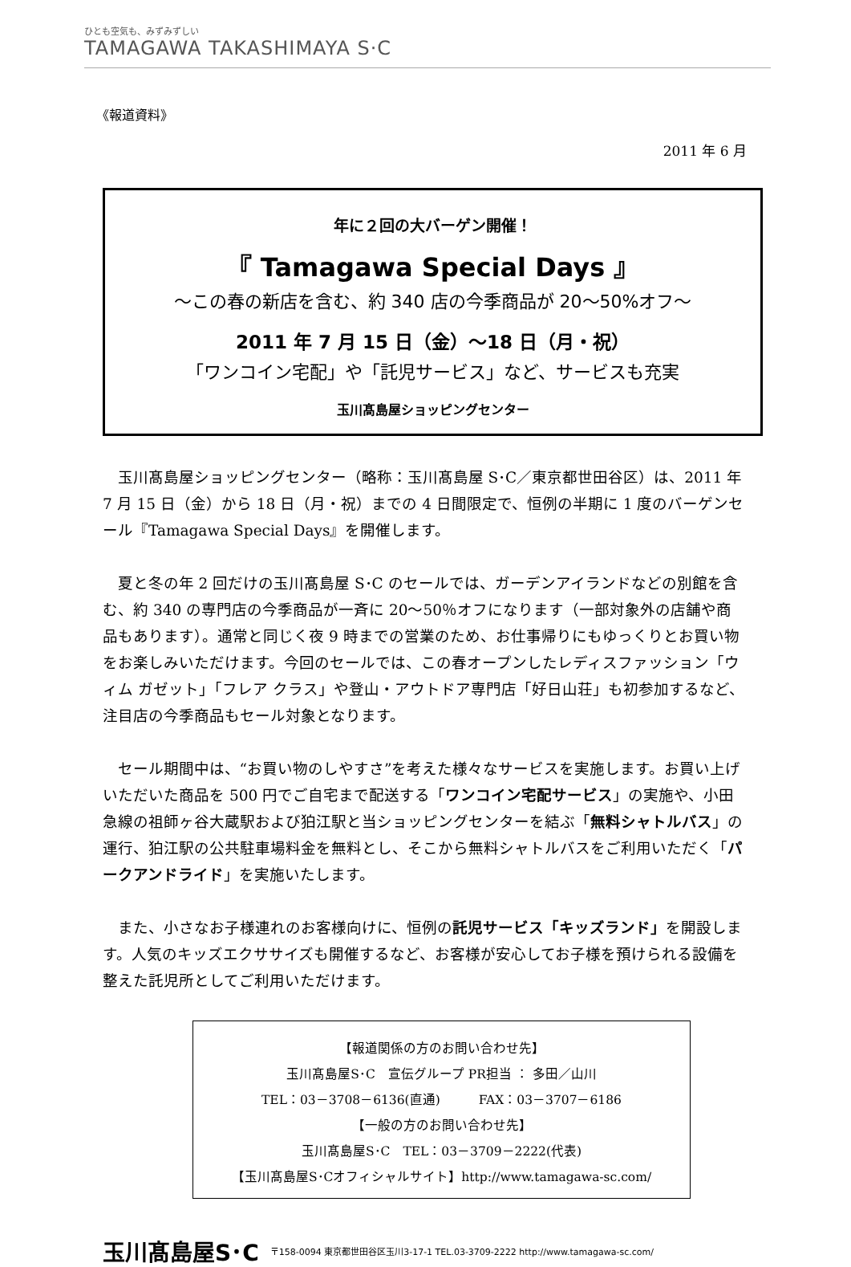ひとも空気も、みずみずしい
TAMAGAWA TAKASHIMAYA S·C
《報道資料》
2011 年 6 月
年に２回の大バーゲン開催！
『 Tamagawa Special Days 』
～この春の新店を含む、約 340 店の今季商品が 20～50%オフ～
2011 年 7 月 15 日（金）～18 日（月・祝）
「ワンコイン宅配」や「託児サービス」など、サービスも充実
玉川髙島屋ショッピングセンター
玉川髙島屋ショッピングセンター（略称：玉川髙島屋 S･C／東京都世田谷区）は、2011 年 7 月 15 日（金）から 18 日（月・祝）までの 4 日間限定で、恒例の半期に 1 度のバーゲンセール『Tamagawa Special Days』を開催します。
夏と冬の年 2 回だけの玉川髙島屋 S･C のセールでは、ガーデンアイランドなどの別館を含む、約 340 の専門店の今季商品が一斉に 20～50％オフになります（一部対象外の店舗や商品もあります）。通常と同じく夜 9 時までの営業のため、お仕事帰りにもゆっくりとお買い物をお楽しみいただけます。今回のセールでは、この春オープンしたレディスファッション「ウィム ガゼット」「フレア クラス」や登山・アウトドア専門店「好日山荘」も初参加するなど、注目店の今季商品もセール対象となります。
セール期間中は、“お買い物のしやすさ”を考えた様々なサービスを実施します。お買い上げいただいた商品を 500 円でご自宅まで配送する「ワンコイン宅配サービス」の実施や、小田急線の祖師ヶ谷大蔵駅および狛江駅と当ショッピングセンターを結ぶ「無料シャトルバス」の運行、狛江駅の公共駐車場料金を無料とし、そこから無料シャトルバスをご利用いただく「パークアンドライド」を実施いたします。
また、小さなお子様連れのお客様向けに、恒例の託児サービス「キッズランド」を開設します。人気のキッズエクササイズも開催するなど、お客様が安心してお子様を預けられる設備を整えた託児所としてご利用いただけます。
【報道関係の方のお問い合わせ先】
玉川髙島屋S･C　宣伝グループ PR担当 ： 多田／山川
TEL：03－3708－6136(直通)　　　FAX：03－3707－6186
【一般の方のお問い合わせ先】
玉川髙島屋S･C　TEL：03－3709－2222(代表)
【玉川髙島屋S･Cオフィシャルサイト】http://www.tamagawa-sc.com/
玉川髙島屋S･C 〒158-0094 東京都世田谷区玉川3-17-1 TEL.03-3709-2222 http://www.tamagawa-sc.com/